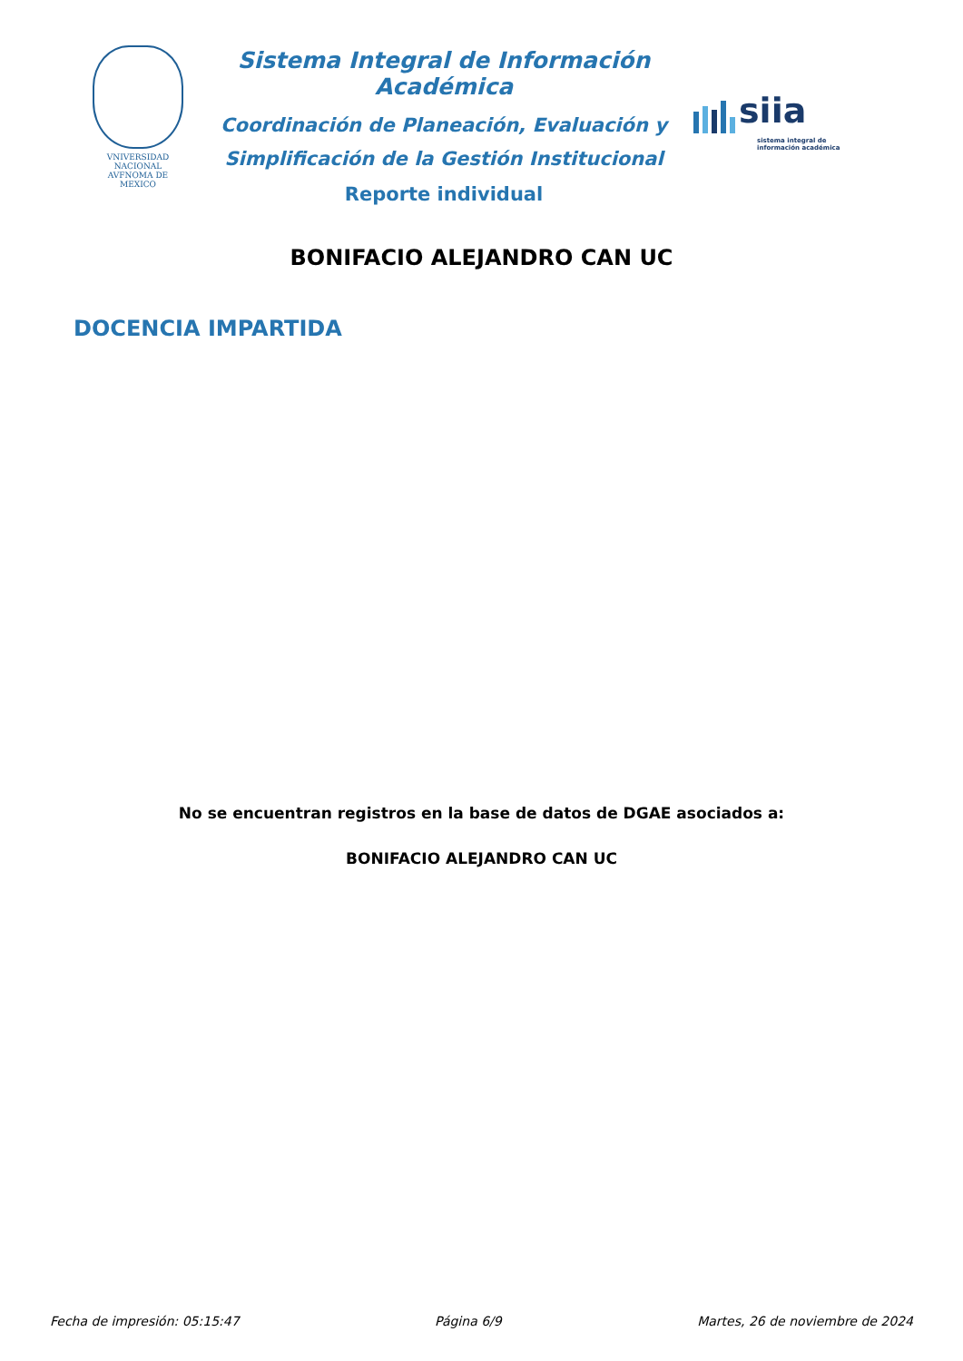VNIVERSIDAD NACIONAL
AVFNOMA DE
MEXICO
Sistema Integral de Información Académica
Coordinación de Planeación, Evaluación y
Simplificación de la Gestión Institucional
Reporte individual
siia
sistema integral de
información académica
BONIFACIO ALEJANDRO CAN UC
DOCENCIA IMPARTIDA
No se encuentran registros en la base de datos de DGAE asociados a:
BONIFACIO ALEJANDRO CAN UC
Fecha de impresión: 05:15:47 Página 6/9 Martes, 26 de noviembre de 2024